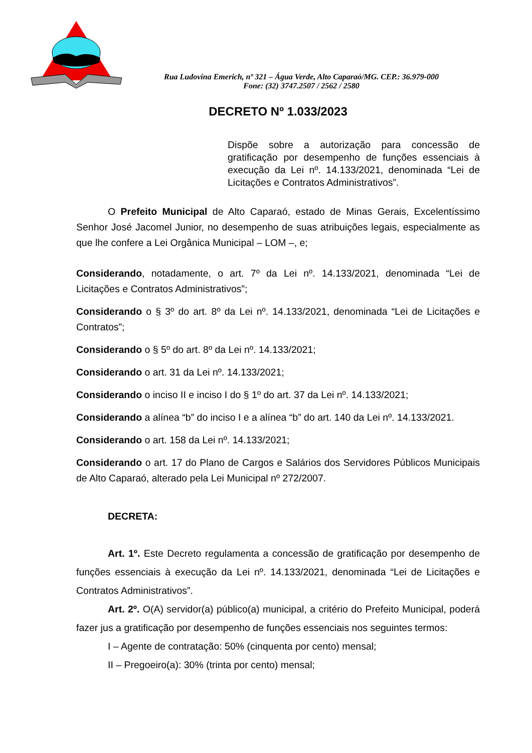Rua Ludovina Emerich, nº 321 – Água Verde, Alto Caparaó/MG. CEP.: 36.979-000
Fone: (32) 3747.2507 / 2562 / 2580
DECRETO Nº 1.033/2023
Dispõe sobre a autorização para concessão de gratificação por desempenho de funções essenciais à execução da Lei nº. 14.133/2021, denominada “Lei de Licitações e Contratos Administrativos”.
O Prefeito Municipal de Alto Caparaó, estado de Minas Gerais, Excelentíssimo Senhor José Jacomel Junior, no desempenho de suas atribuições legais, especialmente as que lhe confere a Lei Orgânica Municipal – LOM –, e;
Considerando, notadamente, o art. 7º da Lei nº. 14.133/2021, denominada “Lei de Licitações e Contratos Administrativos”;
Considerando o § 3º do art. 8º da Lei nº. 14.133/2021, denominada “Lei de Licitações e Contratos”;
Considerando o § 5º do art. 8º da Lei nº. 14.133/2021;
Considerando o art. 31 da Lei nº. 14.133/2021;
Considerando o inciso II e inciso I do § 1º do art. 37 da Lei nº. 14.133/2021;
Considerando a alínea “b” do inciso I e a alínea “b” do art. 140 da Lei nº. 14.133/2021.
Considerando o art. 158 da Lei nº. 14.133/2021;
Considerando o art. 17 do Plano de Cargos e Salários dos Servidores Públicos Municipais de Alto Caparaó, alterado pela Lei Municipal nº 272/2007.
DECRETA:
Art. 1º. Este Decreto regulamenta a concessão de gratificação por desempenho de funções essenciais à execução da Lei nº. 14.133/2021, denominada “Lei de Licitações e Contratos Administrativos”.
Art. 2º. O(A) servidor(a) público(a) municipal, a critério do Prefeito Municipal, poderá fazer jus a gratificação por desempenho de funções essenciais nos seguintes termos:
I – Agente de contratação: 50% (cinquenta por cento) mensal;
II – Pregoeiro(a): 30% (trinta por cento) mensal;